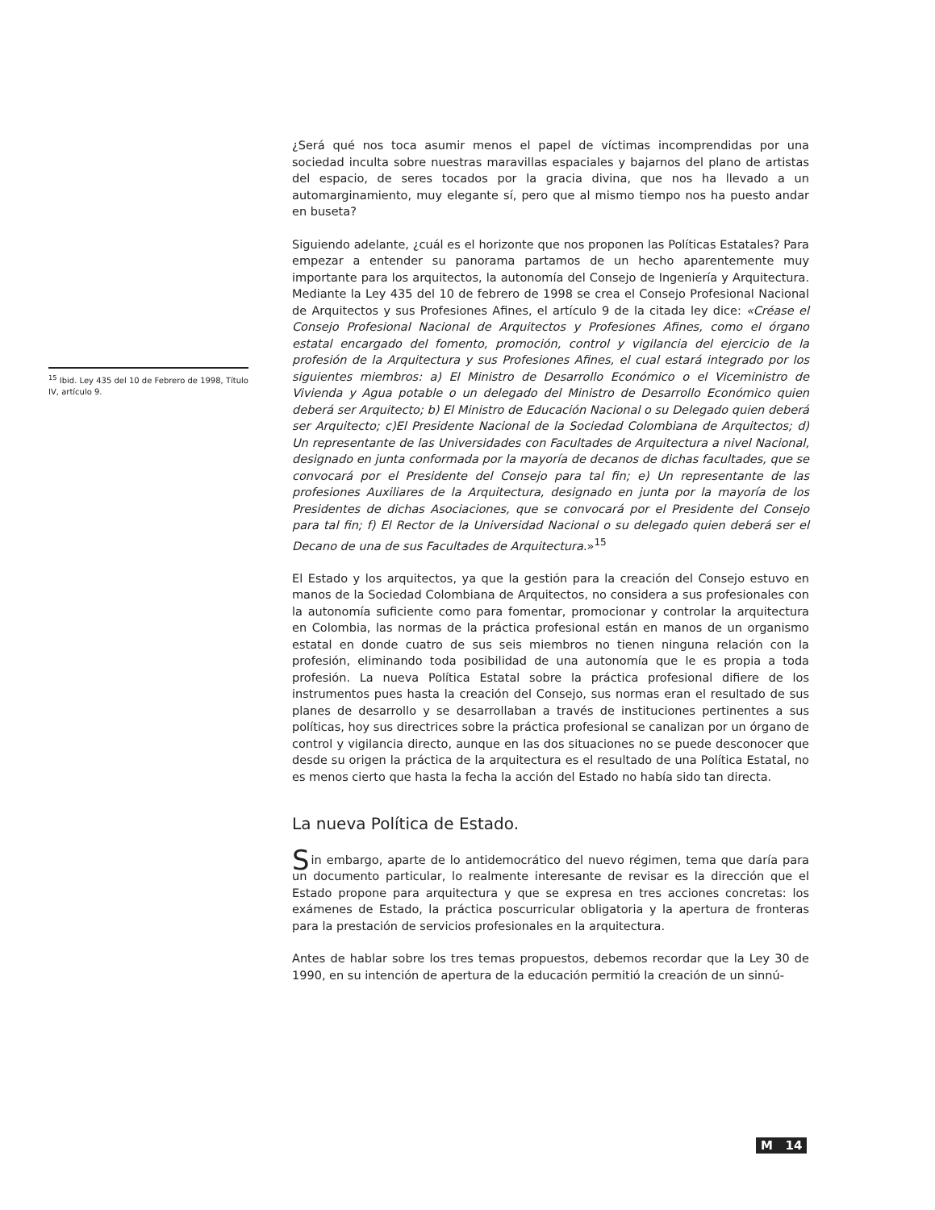<sup>15</sup> Ibid. Ley 435 del 10 de Febrero de 1998, Título IV, artículo 9.
¿Será qué nos toca asumir menos el papel de víctimas incomprendidas por una sociedad inculta sobre nuestras maravillas espaciales y bajarnos del plano de artistas del espacio, de seres tocados por la gracia divina, que nos ha llevado a un automarginamiento, muy elegante sí, pero que al mismo tiempo nos ha puesto andar en buseta?
Siguiendo adelante, ¿cuál es el horizonte que nos proponen las Políticas Estatales? Para empezar a entender su panorama partamos de un hecho aparentemente muy importante para los arquitectos, la autonomía del Consejo de Ingeniería y Arquitectura. Mediante la Ley 435 del 10 de febrero de 1998 se crea el Consejo Profesional Nacional de Arquitectos y sus Profesiones Afines, el artículo 9 de la citada ley dice: «Créase el Consejo Profesional Nacional de Arquitectos y Profesiones Afines, como el órgano estatal encargado del fomento, promoción, control y vigilancia del ejercicio de la profesión de la Arquitectura y sus Profesiones Afines, el cual estará integrado por los siguientes miembros: a) El Ministro de Desarrollo Económico o el Viceministro de Vivienda y Agua potable o un delegado del Ministro de Desarrollo Económico quien deberá ser Arquitecto; b) El Ministro de Educación Nacional o su Delegado quien deberá ser Arquitecto; c)El Presidente Nacional de la Sociedad Colombiana de Arquitectos; d) Un representante de las Universidades con Facultades de Arquitectura a nivel Nacional, designado en junta conformada por la mayoría de decanos de dichas facultades, que se convocará por el Presidente del Consejo para tal fin; e) Un representante de las profesiones Auxiliares de la Arquitectura, designado en junta por la mayoría de los Presidentes de dichas Asociaciones, que se convocará por el Presidente del Consejo para tal fin; f) El Rector de la Universidad Nacional o su delegado quien deberá ser el Decano de una de sus Facultades de Arquitectura.»<sup>15</sup>
El Estado y los arquitectos, ya que la gestión para la creación del Consejo estuvo en manos de la Sociedad Colombiana de Arquitectos, no considera a sus profesionales con la autonomía suficiente como para fomentar, promocionar y controlar la arquitectura en Colombia, las normas de la práctica profesional están en manos de un organismo estatal en donde cuatro de sus seis miembros no tienen ninguna relación con la profesión, eliminando toda posibilidad de una autonomía que le es propia a toda profesión. La nueva Política Estatal sobre la práctica profesional difiere de los instrumentos pues hasta la creación del Consejo, sus normas eran el resultado de sus planes de desarrollo y se desarrollaban a través de instituciones pertinentes a sus políticas, hoy sus directrices sobre la práctica profesional se canalizan por un órgano de control y vigilancia directo, aunque en las dos situaciones no se puede desconocer que desde su origen la práctica de la arquitectura es el resultado de una Política Estatal, no es menos cierto que hasta la fecha la acción del Estado no había sido tan directa.
La nueva Política de Estado.
Sin embargo, aparte de lo antidemocrático del nuevo régimen, tema que daría para un documento particular, lo realmente interesante de revisar es la dirección que el Estado propone para arquitectura y que se expresa en tres acciones concretas: los exámenes de Estado, la práctica poscurricular obligatoria y la apertura de fronteras para la prestación de servicios profesionales en la arquitectura.
Antes de hablar sobre los tres temas propuestos, debemos recordar que la Ley 30 de 1990, en su intención de apertura de la educación permitió la creación de un sinnú-
M 14